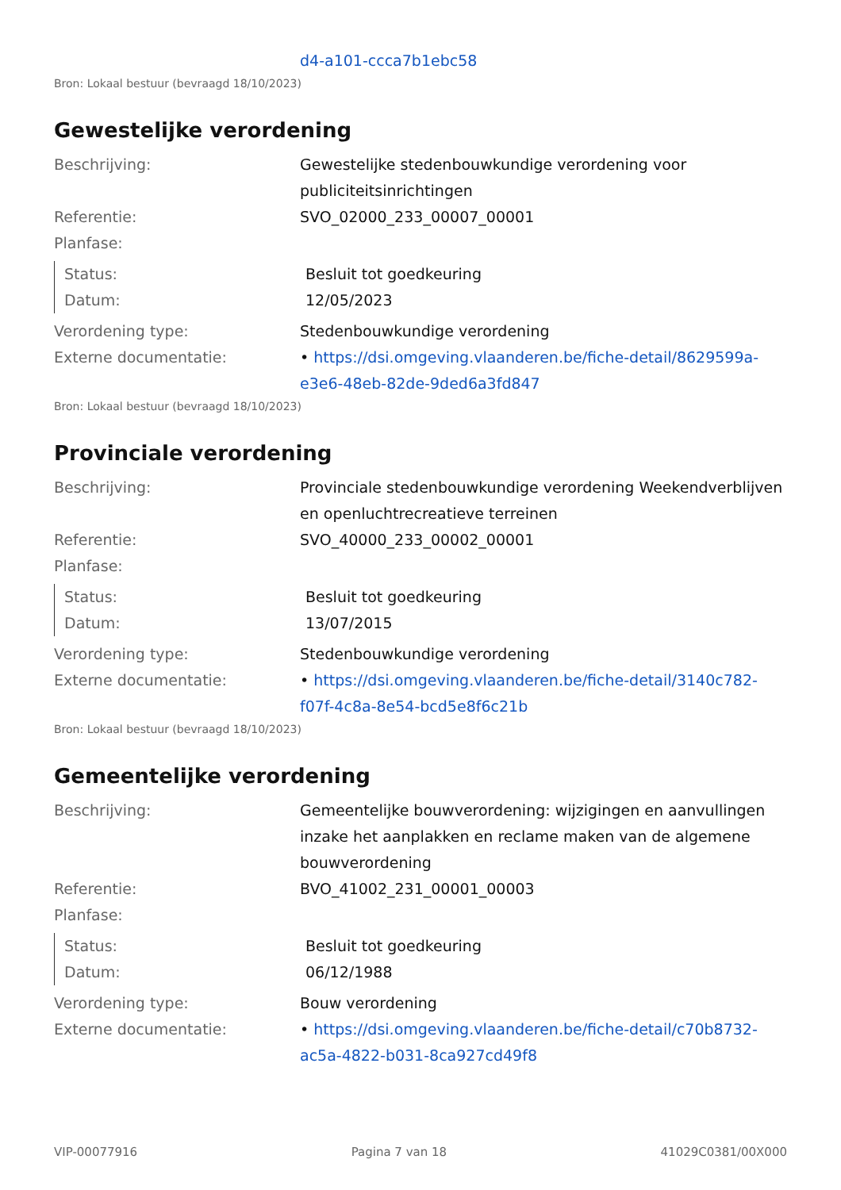| | d4-a101-ccca7b1ebc58 |
Bron: Lokaal bestuur (bevraagd 18/10/2023)
Gewestelijke verordening
| Beschrijving: | Gewestelijke stedenbouwkundige verordening voor publiciteitsinrichtingen |
| Referentie: | SVO_02000_233_00007_00001 |
| Planfase: | |
| Status: | Besluit tot goedkeuring |
| Datum: | 12/05/2023 |
| Verordening type: | Stedenbouwkundige verordening |
| Externe documentatie: | • https://dsi.omgeving.vlaanderen.be/fiche-detail/8629599a-e3e6-48eb-82de-9ded6a3fd847 |
Bron: Lokaal bestuur (bevraagd 18/10/2023)
Provinciale verordening
| Beschrijving: | Provinciale stedenbouwkundige verordening Weekendverblijven en openluchtrecreatieve terreinen |
| Referentie: | SVO_40000_233_00002_00001 |
| Planfase: | |
| Status: | Besluit tot goedkeuring |
| Datum: | 13/07/2015 |
| Verordening type: | Stedenbouwkundige verordening |
| Externe documentatie: | • https://dsi.omgeving.vlaanderen.be/fiche-detail/3140c782-f07f-4c8a-8e54-bcd5e8f6c21b |
Bron: Lokaal bestuur (bevraagd 18/10/2023)
Gemeentelijke verordening
| Beschrijving: | Gemeentelijke bouwverordening: wijzigingen en aanvullingen inzake het aanplakken en reclame maken van de algemene bouwverordening |
| Referentie: | BVO_41002_231_00001_00003 |
| Planfase: | |
| Status: | Besluit tot goedkeuring |
| Datum: | 06/12/1988 |
| Verordening type: | Bouw verordening |
| Externe documentatie: | • https://dsi.omgeving.vlaanderen.be/fiche-detail/c70b8732-ac5a-4822-b031-8ca927cd49f8 |
VIP-00077916 Pagina 7 van 18 41029C0381/00X000